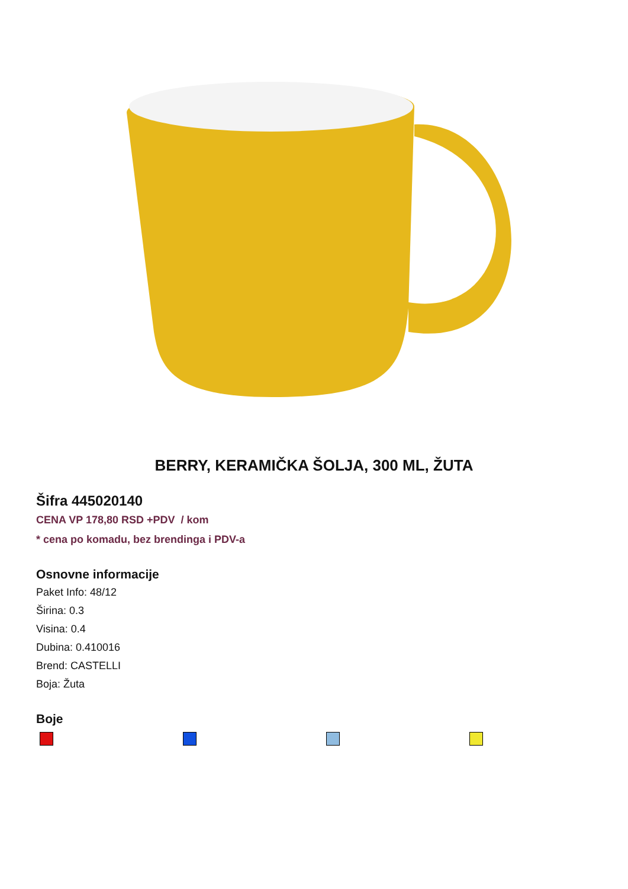BERRY, KERAMIČKA ŠOLJA, 300 ML, ŽUTA
Šifra 445020140
CENA VP 178,80 RSD +PDV / kom
* cena po komadu, bez brendinga i PDV-a
Osnovne informacije
Paket Info: 48/12
Širina: 0.3
Visina: 0.4
Dubina: 0.410016
Brend: CASTELLI
Boja: Žuta
Boje